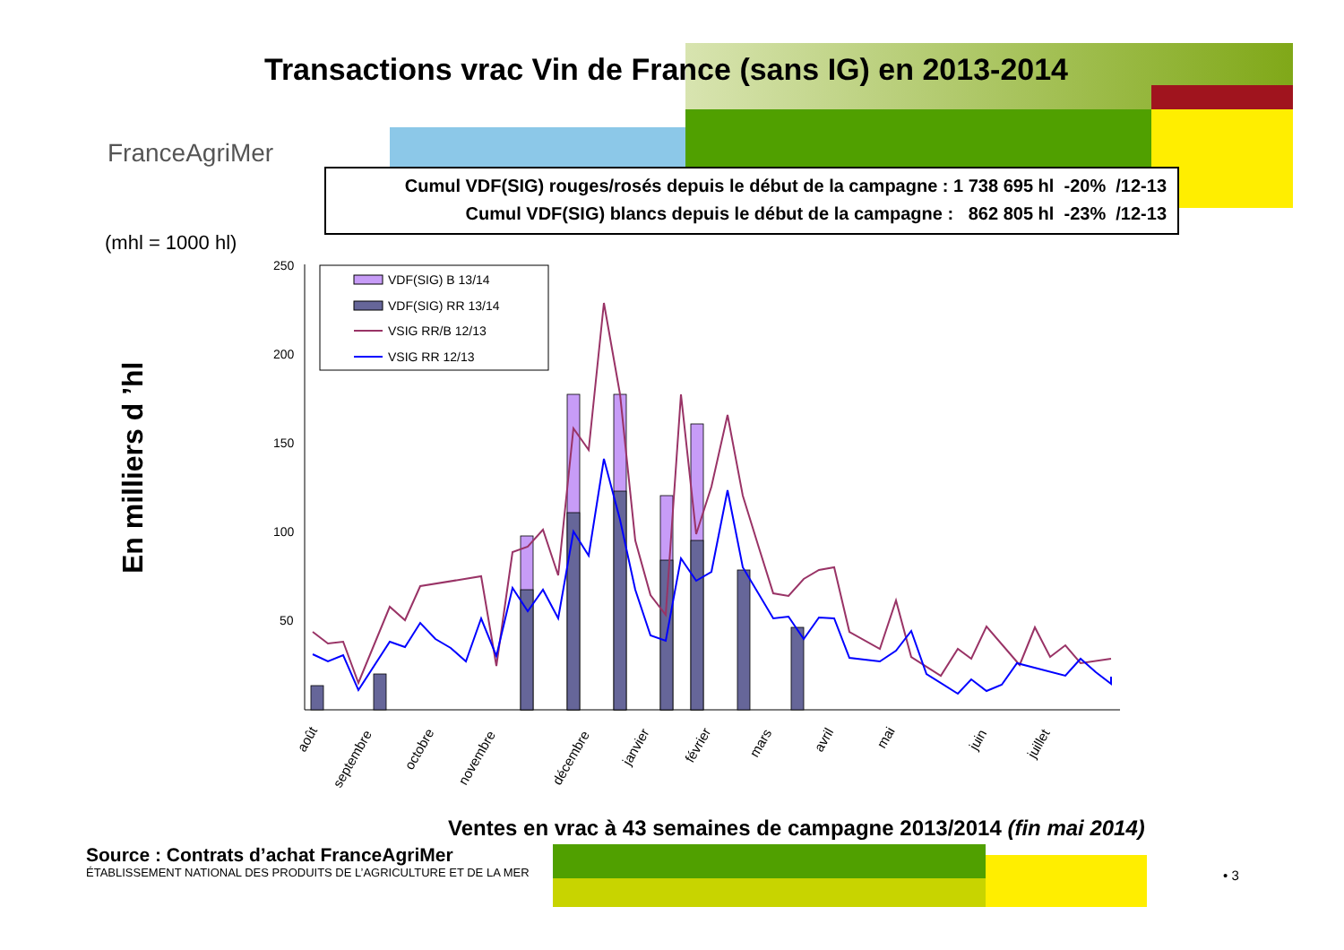Transactions vrac Vin de France (sans IG) en 2013-2014
FranceAgriMer
Cumul VDF(SIG) rouges/rosés depuis le début de la campagne : 1 738 695 hl -20% /12-13
Cumul VDF(SIG) blancs depuis le début de la campagne : 862 805 hl -23% /12-13
(mhl = 1000 hl)
En milliers d ’hl
250
200
150
100
50
VDF(SIG) B 13/14
VDF(SIG) RR 13/14
VSIG RR/B 12/13
VSIG RR 12/13
août
septembre
octobre
novembre
décembre
janvier
février
mars
avril
mai
juin
juillet
Ventes en vrac à 43 semaines de campagne 2013/2014 (fin mai 2014)
Source : Contrats d’achat FranceAgriMer
ÉTABLISSEMENT NATIONAL DES PRODUITS DE L’AGRICULTURE ET DE LA MER
• 3